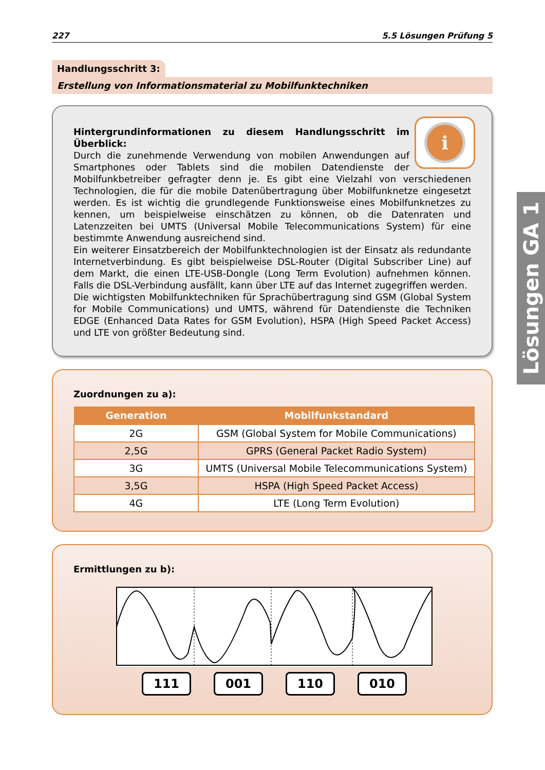227 5.5 Lösungen Prüfung 5
Handlungsschritt 3:
Erstellung von Informationsmaterial zu Mobilfunktechniken
i
Hintergrundinformationen zu diesem Handlungsschritt im Überblick:
Durch die zunehmende Verwendung von mobilen Anwendungen auf Smartphones oder Tablets sind die mobilen Datendienste der Mobilfunkbetreiber gefragter denn je. Es gibt eine Vielzahl von verschiedenen Technologien, die für die mobile Datenübertragung über Mobilfunknetze eingesetzt werden. Es ist wichtig die grundlegende Funktionsweise eines Mobilfunknetzes zu kennen, um beispielweise einschätzen zu können, ob die Datenraten und Latenzzeiten bei UMTS (Universal Mobile Telecommunications System) für eine bestimmte Anwendung ausreichend sind.
Ein weiterer Einsatzbereich der Mobilfunktechnologien ist der Einsatz als redundante Internetverbindung. Es gibt beispielweise DSL-Router (Digital Subscriber Line) auf dem Markt, die einen LTE-USB-Dongle (Long Term Evolution) aufnehmen können. Falls die DSL-Verbindung ausfällt, kann über LTE auf das Internet zugegriffen werden.
Die wichtigsten Mobilfunktechniken für Sprachübertragung sind GSM (Global System for Mobile Communications) und UMTS, während für Datendienste die Techniken EDGE (Enhanced Data Rates for GSM Evolution), HSPA (High Speed Packet Access) und LTE von größter Bedeutung sind.
Zuordnungen zu a):
| Generation | Mobilfunkstandard |
| --- | --- |
| 2G | GSM (Global System for Mobile Communications) |
| 2,5G | GPRS (General Packet Radio System) |
| 3G | UMTS (Universal Mobile Telecommunications System) |
| 3,5G | HSPA (High Speed Packet Access) |
| 4G | LTE (Long Term Evolution) |
Ermittlungen zu b):
111 001 110 010
Lösungen GA 1